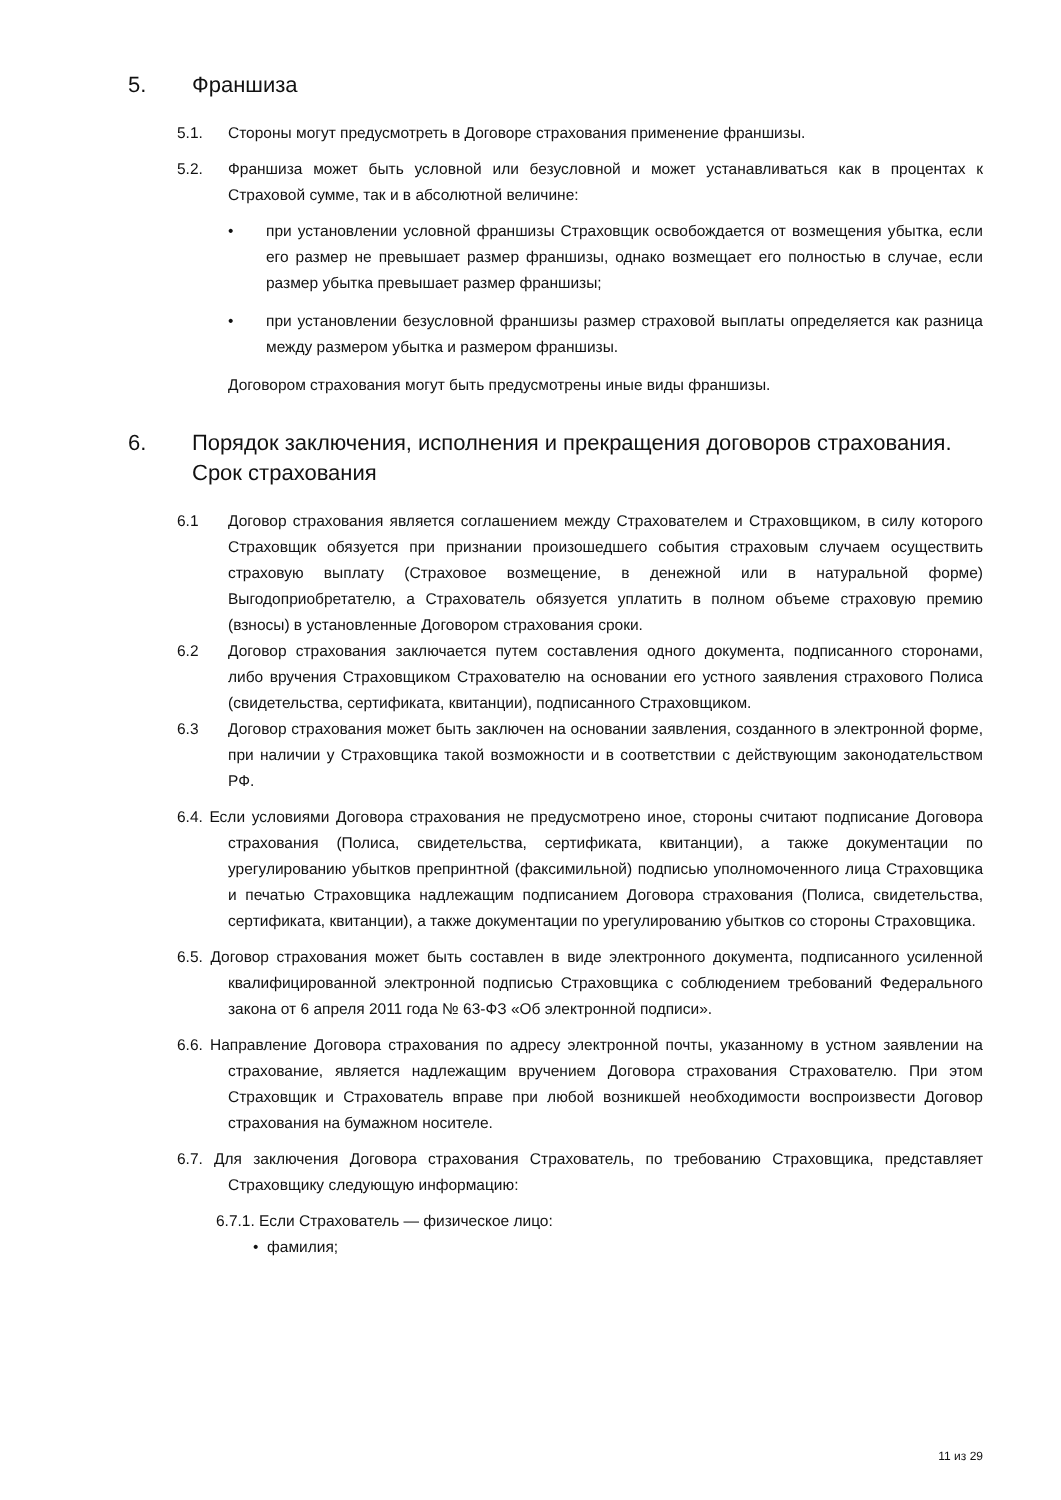5. Франшиза
5.1. Стороны могут предусмотреть в Договоре страхования применение франшизы.
5.2. Франшиза может быть условной или безусловной и может устанавливаться как в процентах к Страховой сумме, так и в абсолютной величине:
• при установлении условной франшизы Страховщик освобождается от возмещения убытка, если его размер не превышает размер франшизы, однако возмещает его полностью в случае, если размер убытка превышает размер франшизы;
• при установлении безусловной франшизы размер страховой выплаты определяется как разница между размером убытка и размером франшизы.
Договором страхования могут быть предусмотрены иные виды франшизы.
6. Порядок заключения, исполнения и прекращения договоров страхования. Срок страхования
6.1 Договор страхования является соглашением между Страхователем и Страховщиком, в силу которого Страховщик обязуется при признании произошедшего события страховым случаем осуществить страховую выплату (Страховое возмещение, в денежной или в натуральной форме) Выгодоприобретателю, а Страхователь обязуется уплатить в полном объеме страховую премию (взносы) в установленные Договором страхования сроки.
6.2 Договор страхования заключается путем составления одного документа, подписанного сторонами, либо вручения Страховщиком Страхователю на основании его устного заявления страхового Полиса (свидетельства, сертификата, квитанции), подписанного Страховщиком.
6.3 Договор страхования может быть заключен на основании заявления, созданного в электронной форме, при наличии у Страховщика такой возможности и в соответствии с действующим законодательством РФ.
6.4. Если условиями Договора страхования не предусмотрено иное, стороны считают подписание Договора страхования (Полиса, свидетельства, сертификата, квитанции), а также документации по урегулированию убытков препринтной (факсимильной) подписью уполномоченного лица Страховщика и печатью Страховщика надлежащим подписанием Договора страхования (Полиса, свидетельства, сертификата, квитанции), а также документации по урегулированию убытков со стороны Страховщика.
6.5. Договор страхования может быть составлен в виде электронного документа, подписанного усиленной квалифицированной электронной подписью Страховщика с соблюдением требований Федерального закона от 6 апреля 2011 года № 63-ФЗ «Об электронной подписи».
6.6. Направление Договора страхования по адресу электронной почты, указанному в устном заявлении на страхование, является надлежащим вручением Договора страхования Страхователю. При этом Страховщик и Страхователь вправе при любой возникшей необходимости воспроизвести Договор страхования на бумажном носителе.
6.7. Для заключения Договора страхования Страхователь, по требованию Страховщика, представляет Страховщику следующую информацию:
6.7.1. Если Страхователь — физическое лицо:
• фамилия;
11 из 29